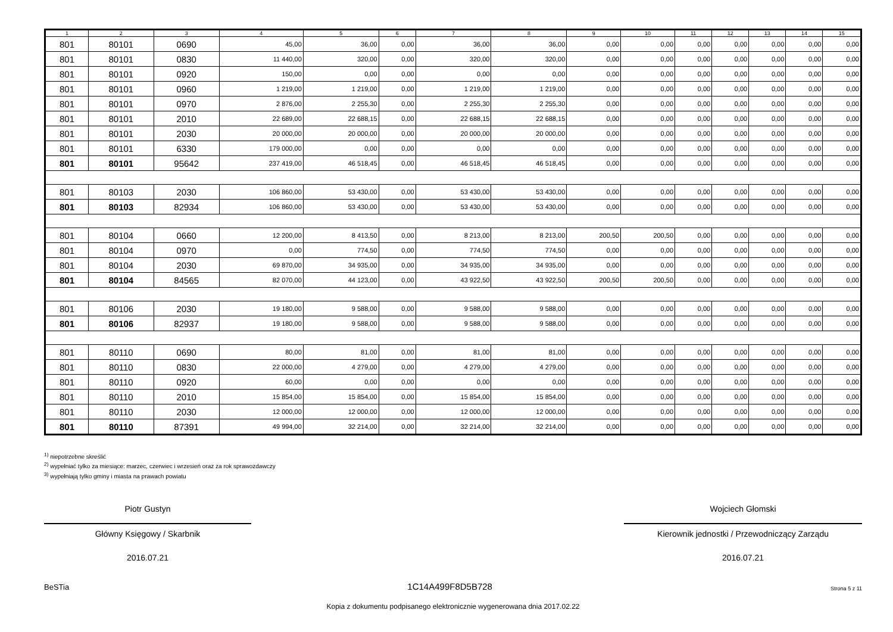| 1 | 2 | 3 | 4 | 5 | 6 | 7 | 8 | 9 | 10 | 11 | 12 | 13 | 14 | 15 |
| --- | --- | --- | --- | --- | --- | --- | --- | --- | --- | --- | --- | --- | --- | --- |
| 801 | 80101 | 0690 | 45,00 | 36,00 | 0,00 | 36,00 | 36,00 | 0,00 | 0,00 | 0,00 | 0,00 | 0,00 | 0,00 | 0,00 |
| 801 | 80101 | 0830 | 11 440,00 | 320,00 | 0,00 | 320,00 | 320,00 | 0,00 | 0,00 | 0,00 | 0,00 | 0,00 | 0,00 | 0,00 |
| 801 | 80101 | 0920 | 150,00 | 0,00 | 0,00 | 0,00 | 0,00 | 0,00 | 0,00 | 0,00 | 0,00 | 0,00 | 0,00 | 0,00 |
| 801 | 80101 | 0960 | 1 219,00 | 1 219,00 | 0,00 | 1 219,00 | 1 219,00 | 0,00 | 0,00 | 0,00 | 0,00 | 0,00 | 0,00 | 0,00 |
| 801 | 80101 | 0970 | 2 876,00 | 2 255,30 | 0,00 | 2 255,30 | 2 255,30 | 0,00 | 0,00 | 0,00 | 0,00 | 0,00 | 0,00 | 0,00 |
| 801 | 80101 | 2010 | 22 689,00 | 22 688,15 | 0,00 | 22 688,15 | 22 688,15 | 0,00 | 0,00 | 0,00 | 0,00 | 0,00 | 0,00 | 0,00 |
| 801 | 80101 | 2030 | 20 000,00 | 20 000,00 | 0,00 | 20 000,00 | 20 000,00 | 0,00 | 0,00 | 0,00 | 0,00 | 0,00 | 0,00 | 0,00 |
| 801 | 80101 | 6330 | 179 000,00 | 0,00 | 0,00 | 0,00 | 0,00 | 0,00 | 0,00 | 0,00 | 0,00 | 0,00 | 0,00 | 0,00 |
| 801 | 80101 | 95642 | 237 419,00 | 46 518,45 | 0,00 | 46 518,45 | 46 518,45 | 0,00 | 0,00 | 0,00 | 0,00 | 0,00 | 0,00 | 0,00 |
| 801 | 80103 | 2030 | 106 860,00 | 53 430,00 | 0,00 | 53 430,00 | 53 430,00 | 0,00 | 0,00 | 0,00 | 0,00 | 0,00 | 0,00 | 0,00 |
| 801 | 80103 | 82934 | 106 860,00 | 53 430,00 | 0,00 | 53 430,00 | 53 430,00 | 0,00 | 0,00 | 0,00 | 0,00 | 0,00 | 0,00 | 0,00 |
| 801 | 80104 | 0660 | 12 200,00 | 8 413,50 | 0,00 | 8 213,00 | 8 213,00 | 200,50 | 200,50 | 0,00 | 0,00 | 0,00 | 0,00 | 0,00 |
| 801 | 80104 | 0970 | 0,00 | 774,50 | 0,00 | 774,50 | 774,50 | 0,00 | 0,00 | 0,00 | 0,00 | 0,00 | 0,00 | 0,00 |
| 801 | 80104 | 2030 | 69 870,00 | 34 935,00 | 0,00 | 34 935,00 | 34 935,00 | 0,00 | 0,00 | 0,00 | 0,00 | 0,00 | 0,00 | 0,00 |
| 801 | 80104 | 84565 | 82 070,00 | 44 123,00 | 0,00 | 43 922,50 | 43 922,50 | 200,50 | 200,50 | 0,00 | 0,00 | 0,00 | 0,00 | 0,00 |
| 801 | 80106 | 2030 | 19 180,00 | 9 588,00 | 0,00 | 9 588,00 | 9 588,00 | 0,00 | 0,00 | 0,00 | 0,00 | 0,00 | 0,00 | 0,00 |
| 801 | 80106 | 82937 | 19 180,00 | 9 588,00 | 0,00 | 9 588,00 | 9 588,00 | 0,00 | 0,00 | 0,00 | 0,00 | 0,00 | 0,00 | 0,00 |
| 801 | 80110 | 0690 | 80,00 | 81,00 | 0,00 | 81,00 | 81,00 | 0,00 | 0,00 | 0,00 | 0,00 | 0,00 | 0,00 | 0,00 |
| 801 | 80110 | 0830 | 22 000,00 | 4 279,00 | 0,00 | 4 279,00 | 4 279,00 | 0,00 | 0,00 | 0,00 | 0,00 | 0,00 | 0,00 | 0,00 |
| 801 | 80110 | 0920 | 60,00 | 0,00 | 0,00 | 0,00 | 0,00 | 0,00 | 0,00 | 0,00 | 0,00 | 0,00 | 0,00 | 0,00 |
| 801 | 80110 | 2010 | 15 854,00 | 15 854,00 | 0,00 | 15 854,00 | 15 854,00 | 0,00 | 0,00 | 0,00 | 0,00 | 0,00 | 0,00 | 0,00 |
| 801 | 80110 | 2030 | 12 000,00 | 12 000,00 | 0,00 | 12 000,00 | 12 000,00 | 0,00 | 0,00 | 0,00 | 0,00 | 0,00 | 0,00 | 0,00 |
| 801 | 80110 | 87391 | 49 994,00 | 32 214,00 | 0,00 | 32 214,00 | 32 214,00 | 0,00 | 0,00 | 0,00 | 0,00 | 0,00 | 0,00 | 0,00 |
<sup>1)</sup> niepotrzebne skreślić
<sup>2)</sup> wypełniać tylko za miesiące: marzec, czerwiec i wrzesień oraz za rok sprawozdawczy
<sup>3)</sup> wypełniają tylko gminy i miasta na prawach powiatu
Piotr Gustyn
Główny Księgowy / Skarbnik
2016.07.21
Wojciech Głomski
Kierownik jednostki / Przewodniczący Zarządu
2016.07.21
BeSTia 1C14A499F8D5B728 Strona 5 z 11
Kopia z dokumentu podpisanego elektronicznie wygenerowana dnia 2017.02.22